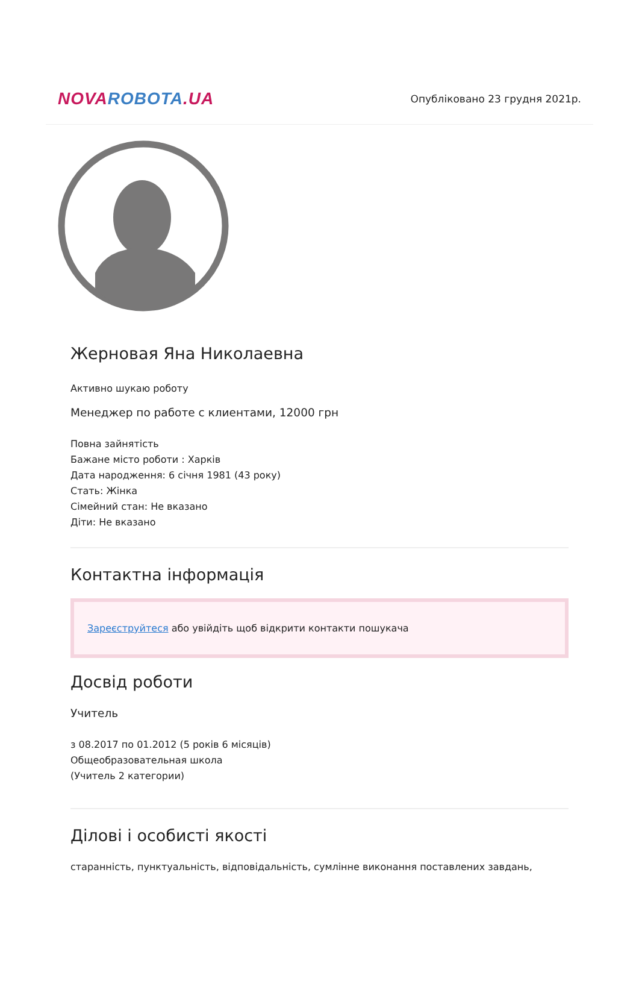NOVA ROBOTA.UA
Опубліковано 23 грудня 2021р.
Жерновая Яна Николаевна
Активно шукаю роботу
Менеджер по работе с клиентами, 12000 грн
Повна зайнятість
Бажане місто роботи : Харків
Дата народження: 6 січня 1981 (43 року)
Стать: Жінка
Сімейний стан: Не вказано
Діти: Не вказано
Контактна інформація
Зареєструйтеся або увійдіть щоб відкрити контакти пошукача
Досвід роботи
Учитель
з 08.2017 по 01.2012 (5 років 6 місяців)
Общеобразовательная школа
(Учитель 2 категории)
Ділові і особисті якості
старанність, пунктуальність, відповідальність, сумлінне виконання поставлених завдань,